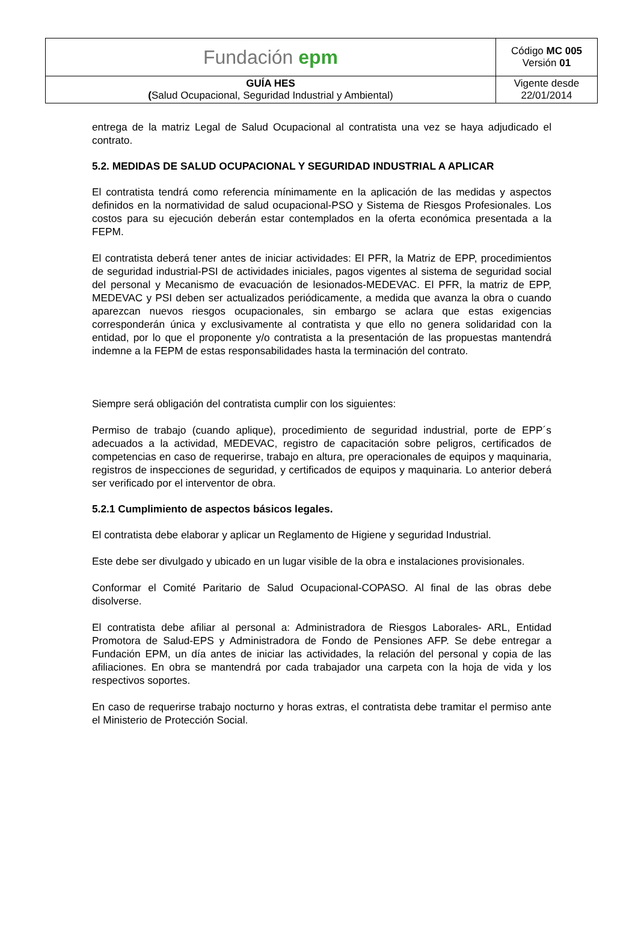| Fundación epm | Código MC 005 Versión 01 |
| GUÍA HES ( Salud Ocupacional, Seguridad Industrial y Ambiental) | Vigente desde 22/01/2014 |
entrega de la matriz Legal de Salud Ocupacional al contratista una vez se haya adjudicado el contrato.
5.2. MEDIDAS DE SALUD OCUPACIONAL Y SEGURIDAD INDUSTRIAL A APLICAR
El contratista tendrá como referencia mínimamente en la aplicación de las medidas y aspectos definidos en la normatividad de salud ocupacional-PSO y Sistema de Riesgos Profesionales. Los costos para su ejecución deberán estar contemplados en la oferta económica presentada a la FEPM.
El contratista deberá tener antes de iniciar actividades: El PFR, la Matriz de EPP, procedimientos de seguridad industrial-PSI de actividades iniciales, pagos vigentes al sistema de seguridad social del personal y Mecanismo de evacuación de lesionados-MEDEVAC. El PFR, la matriz de EPP, MEDEVAC y PSI deben ser actualizados periódicamente, a medida que avanza la obra o cuando aparezcan nuevos riesgos ocupacionales, sin embargo se aclara que estas exigencias corresponderán única y exclusivamente al contratista y que ello no genera solidaridad con la entidad, por lo que el proponente y/o contratista a la presentación de las propuestas mantendrá indemne a la FEPM de estas responsabilidades hasta la terminación del contrato.
Siempre será obligación del contratista cumplir con los siguientes:
Permiso de trabajo (cuando aplique), procedimiento de seguridad industrial, porte de EPP´s adecuados a la actividad, MEDEVAC, registro de capacitación sobre peligros, certificados de competencias en caso de requerirse, trabajo en altura, pre operacionales de equipos y maquinaria, registros de inspecciones de seguridad, y certificados de equipos y maquinaria. Lo anterior deberá ser verificado por el interventor de obra.
5.2.1 Cumplimiento de aspectos básicos legales.
El contratista debe elaborar y aplicar un Reglamento de Higiene y seguridad Industrial.
Este debe ser divulgado y ubicado en un lugar visible de la obra e instalaciones provisionales.
Conformar el Comité Paritario de Salud Ocupacional-COPASO. Al final de las obras debe disolverse.
El contratista debe afiliar al personal a: Administradora de Riesgos Laborales- ARL, Entidad Promotora de Salud-EPS y Administradora de Fondo de Pensiones AFP. Se debe entregar a Fundación EPM, un día antes de iniciar las actividades, la relación del personal y copia de las afiliaciones. En obra se mantendrá por cada trabajador una carpeta con la hoja de vida y los respectivos soportes.
En caso de requerirse trabajo nocturno y horas extras, el contratista debe tramitar el permiso ante el Ministerio de Protección Social.